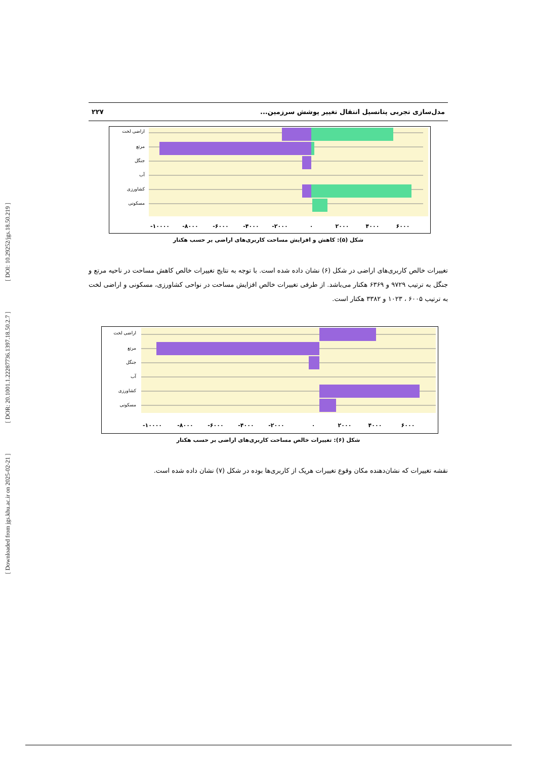[ DOI: 10.29252/jgs.18.50.219 ]
[ DOR: 20.1001.1.22287736.1397.18.50.2.7 ]
[ Downloaded from jgs.khu.ac.ir on 2025-02-21 ]
مدل‌سازی تجربی پتانسیل انتقال تغییر پوشش سرزمین... ۲۲۷
اراضی لخت
مرتع
جنگل
آب
کشاورزی
مسکونی
-۱۰۰۰۰
-۸۰۰۰
-۶۰۰۰
-۴۰۰۰
-۲۰۰۰
۰
۲۰۰۰
۴۰۰۰
۶۰۰۰
شکل (۵): کاهش و افزایش مساحت کاربری‌های اراضی بر حسب هکتار
تغییرات خالص کاربری‌های اراضی در شکل (۶) نشان داده شده است. با توجه به نتایج تغییرات خالص کاهش مساحت در ناحیه مرتع و جنگل به ترتیب ۹۷۲۹ و ۶۳۶۹ هکتار می‌باشد. از طرفی تغییرات خالص افزایش مساحت در نواحی کشاورزی، مسکونی و اراضی لخت به ترتیب ۶۰۰۵ ، ۱۰۲۳ و ۳۳۸۲ هکتار است.
اراضی لخت
مرتع
جنگل
آب
کشاورزی
مسکونی
-۱۰۰۰۰
-۸۰۰۰
-۶۰۰۰
-۴۰۰۰
-۲۰۰۰
۰
۲۰۰۰
۴۰۰۰
۶۰۰۰
شکل (۶): تغییرات خالص مساحت کاربری‌های اراضی بر حسب هکتار
نقشه تغییرات که نشان‌دهنده مکان وقوع تغییرات هریک از کاربری‌ها بوده در شکل (۷) نشان داده شده است.